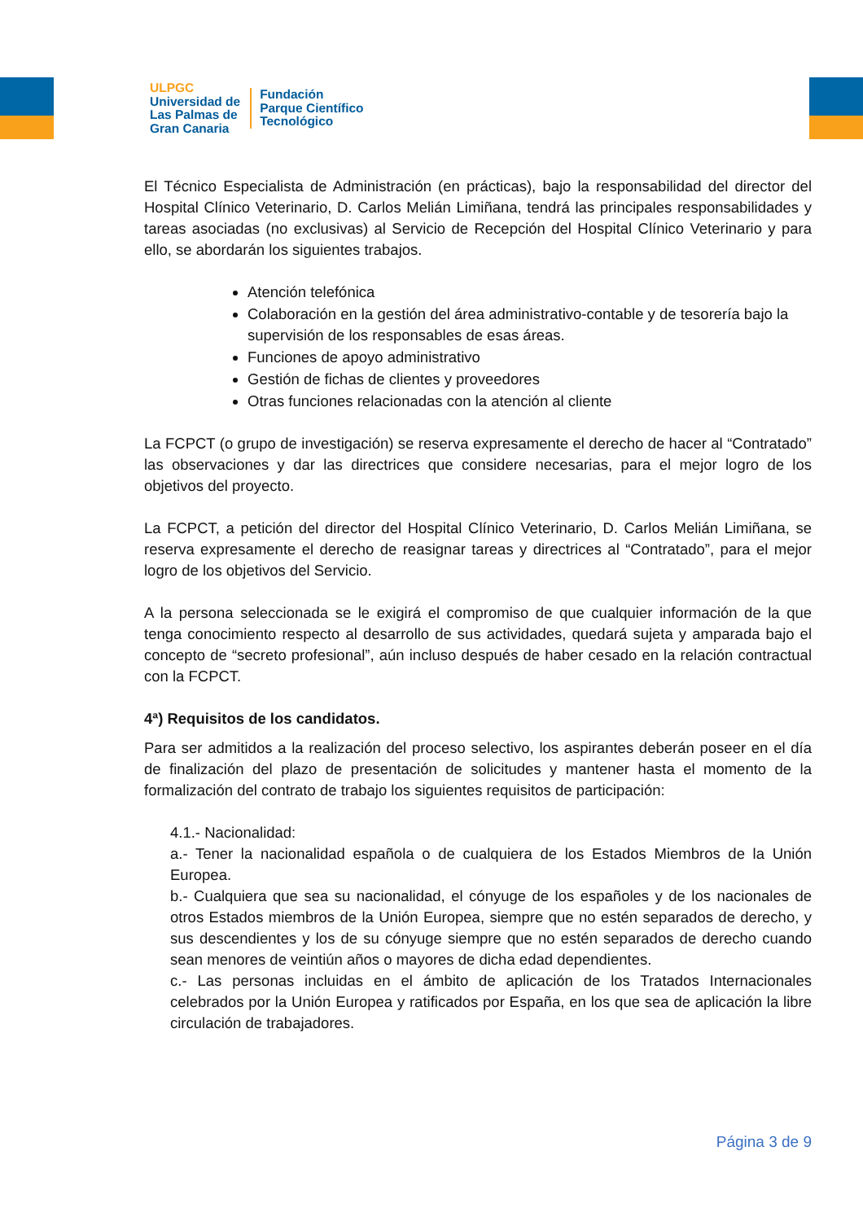ULPGC
Universidad de
Las Palmas de
Gran Canaria
Fundación
Parque Científico
Tecnológico
El Técnico Especialista de Administración (en prácticas), bajo la responsabilidad del director del Hospital Clínico Veterinario, D. Carlos Melián Limiñana, tendrá las principales responsabilidades y tareas asociadas (no exclusivas) al Servicio de Recepción del Hospital Clínico Veterinario y para ello, se abordarán los siguientes trabajos.
Atención telefónica
Colaboración en la gestión del área administrativo-contable y de tesorería bajo la supervisión de los responsables de esas áreas.
Funciones de apoyo administrativo
Gestión de fichas de clientes y proveedores
Otras funciones relacionadas con la atención al cliente
La FCPCT (o grupo de investigación) se reserva expresamente el derecho de hacer al “Contratado” las observaciones y dar las directrices que considere necesarias, para el mejor logro de los objetivos del proyecto.
La FCPCT, a petición del director del Hospital Clínico Veterinario, D. Carlos Melián Limiñana, se reserva expresamente el derecho de reasignar tareas y directrices al “Contratado”, para el mejor logro de los objetivos del Servicio.
A la persona seleccionada se le exigirá el compromiso de que cualquier información de la que tenga conocimiento respecto al desarrollo de sus actividades, quedará sujeta y amparada bajo el concepto de “secreto profesional”, aún incluso después de haber cesado en la relación contractual con la FCPCT.
4ª) Requisitos de los candidatos.
Para ser admitidos a la realización del proceso selectivo, los aspirantes deberán poseer en el día de finalización del plazo de presentación de solicitudes y mantener hasta el momento de la formalización del contrato de trabajo los siguientes requisitos de participación:
4.1.- Nacionalidad:
a.- Tener la nacionalidad española o de cualquiera de los Estados Miembros de la Unión Europea.
b.- Cualquiera que sea su nacionalidad, el cónyuge de los españoles y de los nacionales de otros Estados miembros de la Unión Europea, siempre que no estén separados de derecho, y sus descendientes y los de su cónyuge siempre que no estén separados de derecho cuando sean menores de veintiún años o mayores de dicha edad dependientes.
c.- Las personas incluidas en el ámbito de aplicación de los Tratados Internacionales celebrados por la Unión Europea y ratificados por España, en los que sea de aplicación la libre circulación de trabajadores.
Página 3 de 9